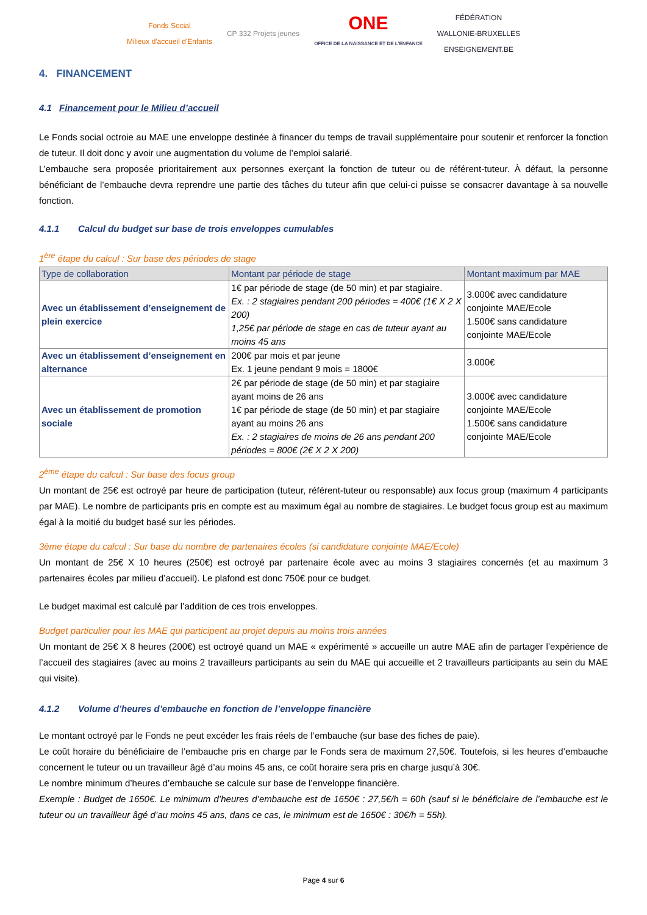Fonds Social
Milieux d'accueil d'Enfants
CP 332 Projets jeunes
ONE
OFFICE DE LA NAISSANCE ET DE L'ENFANCE
FÉDÉRATION
WALLONIE-BRUXELLES
ENSEIGNEMENT.BE
4. FINANCEMENT
4.1 Financement pour le Milieu d’accueil
Le Fonds social octroie au MAE une enveloppe destinée à financer du temps de travail supplémentaire pour soutenir et renforcer la fonction de tuteur. Il doit donc y avoir une augmentation du volume de l’emploi salarié.
L’embauche sera proposée prioritairement aux personnes exerçant la fonction de tuteur ou de référent-tuteur. À défaut, la personne bénéficiant de l’embauche devra reprendre une partie des tâches du tuteur afin que celui-ci puisse se consacrer davantage à sa nouvelle fonction.
4.1.1 Calcul du budget sur base de trois enveloppes cumulables
1<sup>ère</sup> étape du calcul : Sur base des périodes de stage
| Type de collaboration | Montant par période de stage | Montant maximum par MAE |
| --- | --- | --- |
| Avec un établissement d’enseignement de plein exercice | 1€ par période de stage (de 50 min) et par stagiaire. Ex. : 2 stagiaires pendant 200 périodes = 400€ (1€ X 2 X 200) 1,25€ par période de stage en cas de tuteur ayant au moins 45 ans | 3.000€ avec candidature conjointe MAE/Ecole 1.500€ sans candidature conjointe MAE/Ecole |
| Avec un établissement d’enseignement en alternance | 200€ par mois et par jeune Ex. 1 jeune pendant 9 mois = 1800€ | 3.000€ |
| Avec un établissement de promotion sociale | 2€ par période de stage (de 50 min) et par stagiaire ayant moins de 26 ans 1€ par période de stage (de 50 min) et par stagiaire ayant au moins 26 ans Ex. : 2 stagiaires de moins de 26 ans pendant 200 périodes = 800€ (2€ X 2 X 200) | 3.000€ avec candidature conjointe MAE/Ecole 1.500€ sans candidature conjointe MAE/Ecole |
2<sup>ème</sup> étape du calcul : Sur base des focus group
Un montant de 25€ est octroyé par heure de participation (tuteur, référent-tuteur ou responsable) aux focus group (maximum 4 participants par MAE). Le nombre de participants pris en compte est au maximum égal au nombre de stagiaires. Le budget focus group est au maximum égal à la moitié du budget basé sur les périodes.
3ème étape du calcul : Sur base du nombre de partenaires écoles (si candidature conjointe MAE/Ecole)
Un montant de 25€ X 10 heures (250€) est octroyé par partenaire école avec au moins 3 stagiaires concernés (et au maximum 3 partenaires écoles par milieu d’accueil). Le plafond est donc 750€ pour ce budget.
Le budget maximal est calculé par l’addition de ces trois enveloppes.
Budget particulier pour les MAE qui participent au projet depuis au moins trois années
Un montant de 25€ X 8 heures (200€) est octroyé quand un MAE « expérimenté » accueille un autre MAE afin de partager l’expérience de l’accueil des stagiaires (avec au moins 2 travailleurs participants au sein du MAE qui accueille et 2 travailleurs participants au sein du MAE qui visite).
4.1.2 Volume d’heures d’embauche en fonction de l’enveloppe financière
Le montant octroyé par le Fonds ne peut excéder les frais réels de l’embauche (sur base des fiches de paie).
Le coût horaire du bénéficiaire de l’embauche pris en charge par le Fonds sera de maximum 27,50€. Toutefois, si les heures d’embauche concernent le tuteur ou un travailleur âgé d’au moins 45 ans, ce coût horaire sera pris en charge jusqu’à 30€.
Le nombre minimum d’heures d’embauche se calcule sur base de l’enveloppe financière.
Exemple : Budget de 1650€. Le minimum d’heures d’embauche est de 1650€ : 27,5€/h = 60h (sauf si le bénéficiaire de l’embauche est le tuteur ou un travailleur âgé d’au moins 45 ans, dans ce cas, le minimum est de 1650€ : 30€/h = 55h).
Page 4 sur 6